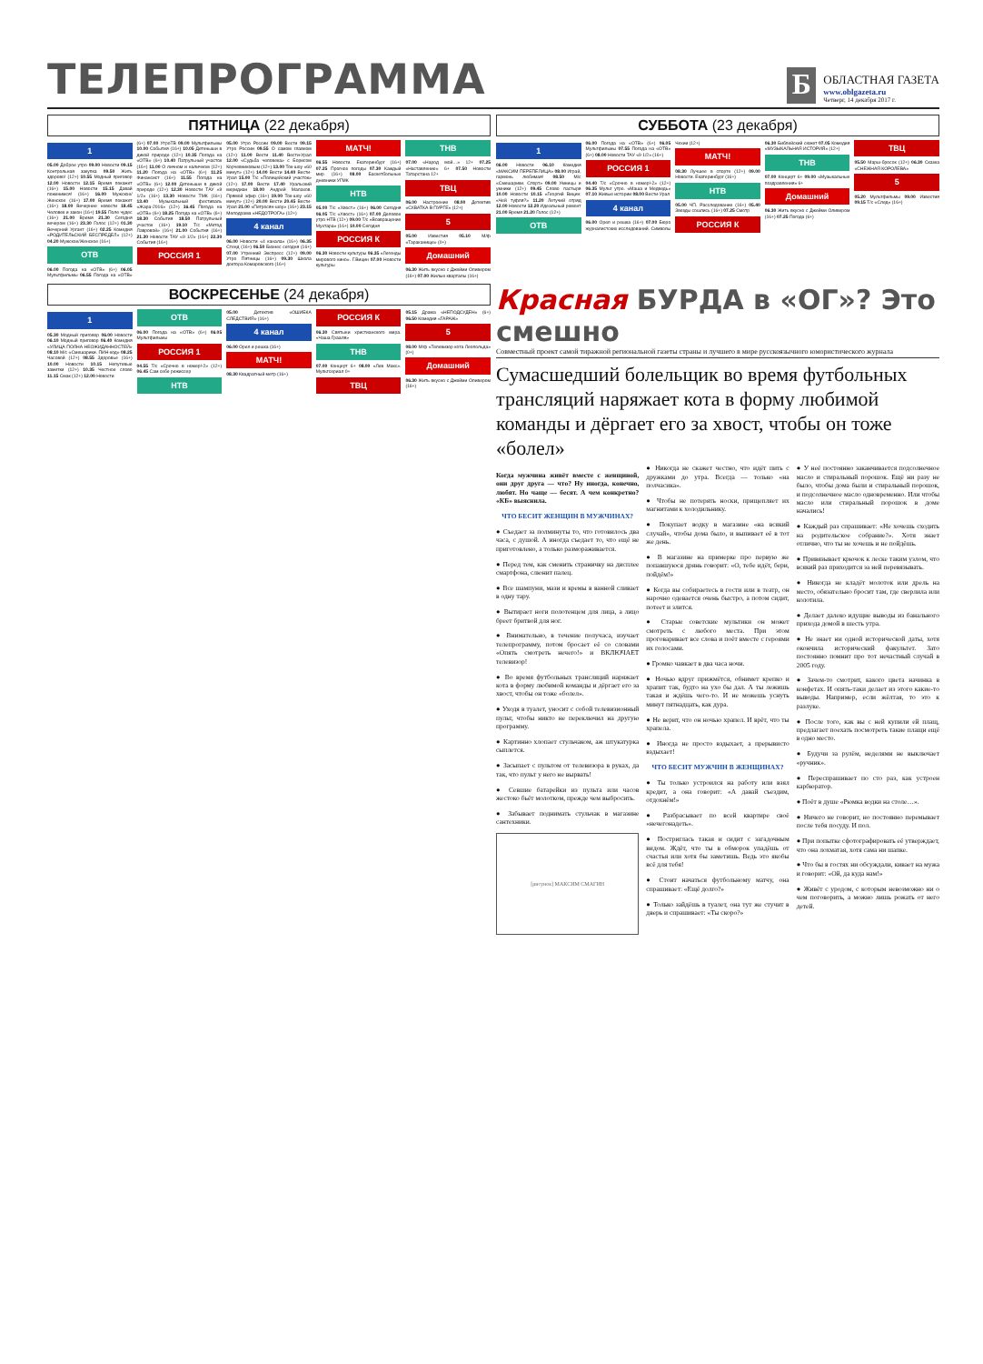ТЕЛЕПРОГРАММА
Б
ОБЛАСТНАЯ ГАЗЕТА
www.oblgazeta.ru
Четверг, 14 декабря 2017 г.
ПЯТНИЦА (22 декабря)
1
05.00 Доброе утро 09.00 Новости 09.15 Контрольная закупка 09.50 Жить здорово! (12+) 10.55 Модный приговор 12.00 Новости 12.15 Время покажет (16+) 15.00 Новости 15.15 Давай поженимся! (16+) 16.00 Мужское/Женское (16+) 17.00 Время покажет (16+) 18.00 Вечерние новости 18.45 Человек и закон (16+) 19.55 Поле чудес (16+) 21.00 Время 21.30 Сегодня вечером (16+) 23.30 Голос (12+) 01.30 Вечерний Ургант (16+) 02.25 Комедия «РОДИТЕЛЬСКИЙ БЕСПРЕДЕЛ» (12+) 04.20 Мужское/Женское (16+)
ОТВ
06.00 Погода на «ОТВ» (6+) 06.05 Мультфильмы 06.55 Погода на «ОТВ» (6+) 07.00 УтроТВ 09.00 Мультфильмы 10.00 События (16+) 10.05 Детеныши в дикой природе (12+) 10.35 Погода на «ОТВ» (6+) 10.40 Патрульный участок (16+) 11.00 О личном и наличном (12+) 11.20 Погода на «ОТВ» (6+) 11.25 Финансист (16+) 11.55 Погода на «ОТВ» (6+) 12.00 Детеныши в дикой природе (12+) 12.30 Новости ТАУ «9 1/2» (16+) 13.30 Новости ТМК (16+) 13.40 Музыкальный фестиваль «Жара-2016» (12+) 16.45 Погода на «ОТВ» (6+) 18.25 Погода на «ОТВ» (6+) 18.30 События 18.50 Патрульный участок (16+) 19.10 Т/с «Метод Лавровой» (16+) 21.00 События (16+) 21.30 Новости ТАУ «9 1/2» (16+) 22.30 События (16+)
РОССИЯ 1
05.00 Утро России 09.00 Вести 09.15 Утро России 09.55 О самом главном (12+) 11.00 Вести 11.40 Вести-Урал 12.00 «Судьба человека» с Борисом Корчевниковым (12+) 13.00 Ток-шоу «60 минут» (12+) 14.00 Вести 14.40 Вести-Урал 15.00 Т/с «Полицейский участок» (12+) 17.00 Вести 17.40 Уральский меридиан 18.00 Андрей Малахов. Прямой эфир (16+) 19.00 Ток-шоу «60 минут» (12+) 20.00 Вести 20.45 Вести-Урал 21.00 «Петросян-шоу» (16+) 23.15 Мелодрама «НЕДОТРОГА» (12+)
4 канал
06.00 Новости «4 канала» (16+) 06.35 Стенд (16+) 06.50 Бизнес сегодня (16+) 07.00 Утренний Экспресс (12+) 09.00 Утро Пятницы (16+) 09.30 Школа доктора Комаровского (16+)
МАТЧ!
06.55 Новости. Екатеринбург (16+) 07.25 Прогноз погоды 07.30 Каждый мир (16+) 08.00 Баскетбольные дневники УГМК
НТВ
05.00 Т/с «Хвост» (16+) 06.00 Сегодня 06.05 Т/с «Хвост» (16+) 07.00 Деловое утро НТВ (12+) 09.00 Т/с «Возвращение Мухтара» (16+) 10.00 Сегодня
РОССИЯ К
06.30 Новости культуры 06.35 «Легенды мирового кино». Г.Вицин 07.00 Новости культуры
ТНВ
07.00 «Народ мой…» 12+ 07.25 «Наставление» 6+ 07.50 Новости Татарстана 12+
ТВЦ
06.00 Настроение 08.00 Детектив «СХВАТКА В ПУРГЕ» (12+)
5
05.00 Известия 05.10 М/ф «Тараканище» (0+)
Домашний
06.30 Жить вкусно с Джейми Оливером (16+) 07.00 Жилые кварталы (16+)
СУББОТА (23 декабря)
1
06.00 Новости 06.10 Комедия «МАКСИМ ПЕРЕПЕЛИЦА» 08.00 Играй, гармонь любимая! 08.50 М/с «Смешарики. Спорт» 09.00 Умницы и умники (12+) 09.45 Слово пастыря 10.00 Новости 10.15 «Георгий Вицин: «Чей туфля?» 11.20 Летучий отряд 12.00 Новости 12.20 Идеальный ремонт 21.00 Время 21.20 Голос (12+)
ОТВ
06.00 Погода на «ОТВ» (6+) 06.05 Мультфильмы 07.55 Погода на «ОТВ» (6+) 08.00 Новости ТАУ «9 1/2» (16+)
РОССИЯ 1
04.40 Т/с «Срочно в номер!-2» (12+) 06.35 Мульт утро. «Маша и Медведь» 07.10 Живые истории 08.00 Вести-Урал
4 канал
06.00 Орел и решка (16+) 07.00 Бюро журналистских исследований. Символы Чехии (12+)
МАТЧ!
08.30 Лучшее в спорте (12+) 09.00 Новости. Екатеринбург (16+)
НТВ
05.00 ЧП. Расследование (16+) 05.40 Звезды сошлись (16+) 07.25 Смотр
РОССИЯ К
06.30 Библейский сюжет 07.05 Комедия «МУЗЫКАЛЬНАЯ ИСТОРИЯ» (12+)
ТНВ
07.00 Концерт 6+ 09.00 «Музыкальные поздравления» 6+
Домашний
06.30 Жить вкусно с Джейми Оливером (16+) 07.25 Погода (6+)
ТВЦ
05.50 Марш-бросок (12+) 06.30 Сказка «СНЕЖНАЯ КОРОЛЕВА»
5
05.20 Мультфильмы 09.00 Известия 09.15 Т/с «След» (16+)
ВОСКРЕСЕНЬЕ (24 декабря)
1
05.30 Модный приговор 06.00 Новости 06.10 Модный приговор 06.40 Комедия «УЛИЦА ПОЛНА НЕОЖИДАННОСТЕЙ» 08.10 М/с «Смешарики. ПИН-код» 08.25 Часовой (12+) 08.55 Здоровье (16+) 10.00 Новости 10.15 Непутевые заметки (12+) 10.35 Честное слово 11.15 Смак (12+) 12.00 Новости
ОТВ
06.00 Погода на «ОТВ» (6+) 06.05 Мультфильмы
РОССИЯ 1
04.55 Т/с «Срочно в номер!-2» (12+) 06.45 Сам себе режиссер
НТВ
05.00 Детектив «ОШИБКА СЛЕДСТВИЯ» (16+)
4 канал
06.00 Орел и решка (16+)
МАТЧ!
08.30 Квадратный метр (16+)
РОССИЯ К
06.30 Святыни христианского мира. «Чаша Грааля»
ТНВ
07.00 Концерт 6+ 08.00 «Лев Макс». Мультсериал 0+
ТВЦ
05.15 Драма «НЕПОДСУДЕН» (6+) 06.50 Комедия «ГАРАЖ»
5
08.00 М/ф «Телевизор кота Леопольда» (0+)
Домашний
06.30 Жить вкусно с Джейми Оливером (16+)
Красная БУРДА в «ОГ»? Это смешно
Совместный проект самой тиражной региональной газеты страны и лучшего в мире русскоязычного юмористического журнала
Сумасшедший болельщик во время футбольных трансляций наряжает кота в форму любимой команды и дёргает его за хвост, чтобы он тоже «болел»
Когда мужчина живёт вместе с женщиной, они друг друга — что? Ну иногда, конечно, любят. Но чаще — бесят. А чем конкретно? «КБ» выяснила.
ЧТО БЕСИТ ЖЕНЩИН В МУЖЧИНАХ?
● Съедает за полминуты то, что готовилось два часа, с душой. А иногда съедает то, что ещё не приготовлено, а только размораживается.
● Перед тем, как сменить страничку на дисплее смартфона, слюнит палец.
● Все шампуни, мази и кремы в ванной сливает в одну тару.
● Вытирает ноги полотенцем для лица, а лицо бреет бритвой для ног.
● Внимательно, в течение получаса, изучает телепрограмму, потом бросает её со словами «Опять смотреть нечего!» и ВКЛЮЧАЕТ телевизор!
● Во время футбольных трансляций наряжает кота в форму любимой команды и дёргает его за хвост, чтобы он тоже «болел».
● Уходя в туалет, уносит с собой телевизионный пульт, чтобы никто не переключил на другую программу.
● Картинно хлопает стульчаком, аж штукатурка сыплется.
● Засыпает с пультом от телевизора в руках, да так, что пульт у него не вырвать!
● Севшие батарейки из пульта или часов жестоко бьёт молотком, прежде чем выбросить.
● Забывает поднимать стульчак в магазине сантехники.
[рисунок] МАКСИМ СМАГИН
● Никогда не скажет честно, что идёт пить с дружками до утра. Всегда — только «на полчасика».
● Чтобы не потерять носки, прищепляет их магнитами к холодильнику.
● Покупает водку в магазине «на всякий случай», чтобы дома было, и выпивает её в тот же день.
● В магазине на примерке про первую же попавшуюся дрянь говорит: «О, тебе идёт, бери, пойдём!»
● Когда вы собираетесь в гости или в театр, он нарочно одевается очень быстро, а потом сидит, потеет и злится.
● Старые советские мультики он может смотреть с любого места. При этом проговаривает все слова и поёт вместе с героями их голосами.
● Громко чавкает в два часа ночи.
● Ночью вдруг прижмётся, обнимет крепко и храпит так, будто на ухо бы дал. А ты лежишь такая и ждёшь чего-то. И не можешь уснуть минут пятнадцать, как дура.
● Не верит, что он ночью храпел. И врёт, что ты храпела.
● Иногда не просто вздыхает, а прерывисто вздыхает!
ЧТО БЕСИТ МУЖЧИН В ЖЕНЩИНАХ?
● Ты только устроился на работу или взял кредит, а она говорит: «А давай съездим, отдохнём!»
● Разбрасывает по всей квартире своё «нечегонадеть».
● Постриглась такая и сидит с загадочным видом. Ждёт, что ты в обморок упадёшь от счастья или хотя бы заметишь. Ведь это якобы всё для тебя!
● Стоит начаться футбольному матчу, она спрашивает: «Ещё долго?»
● Только зайдёшь в туалет, она тут же стучит в дверь и спрашивает: «Ты скоро?»
● У неё постоянно заканчивается подсолнечное масло и стиральный порошок. Ещё ни разу не было, чтобы дома были и стиральный порошок, и подсолнечное масло одновременно. Или чтобы масло или стиральный порошок в доме начались!
● Каждый раз спрашивает: «Не хочешь сходить на родительское собрание?». Хотя знает отлично, что ты не хочешь и не пойдёшь.
● Привязывает крючок к леске таким узлом, что всякий раз приходится за ней перевязывать.
● Никогда не кладёт молоток или дрель на место, обязательно бросит там, где сверлила или колотила.
● Делает далеко идущие выводы из банального прихода домой в шесть утра.
● Не знает ни одной исторической даты, хотя окончила исторический факультет. Зато постоянно помнит про тот нечастный случай в 2005 году.
● Зачем-то смотрит, какого цвета начинка в конфетах. И опять-таки делает из этого какие-то выводы. Например, если жёлтая, то это к разлуке.
● После того, как вы с ней купили ей плащ, предлагает поехать посмотреть такие плащи ещё в одно место.
● Будучи за рулём, неделями не выключает «ручник».
● Переспрашивает по сто раз, как устроен карбюратор.
● Поёт в душе «Рюмка водки на столе…».
● Ничего не говорит, но постоянно перемывает после тебя посуду. И пол.
● При попытке сфотографировать её утверждает, что она лохматая, хотя сама ни шапке.
● Что бы в гостях ни обсуждали, кивает на мужа и говорит: «Ой, да куда нам!»
● Живёт с уродом, с которым невозможно ни о чем поговорить, а можно лишь рожать от него детей.